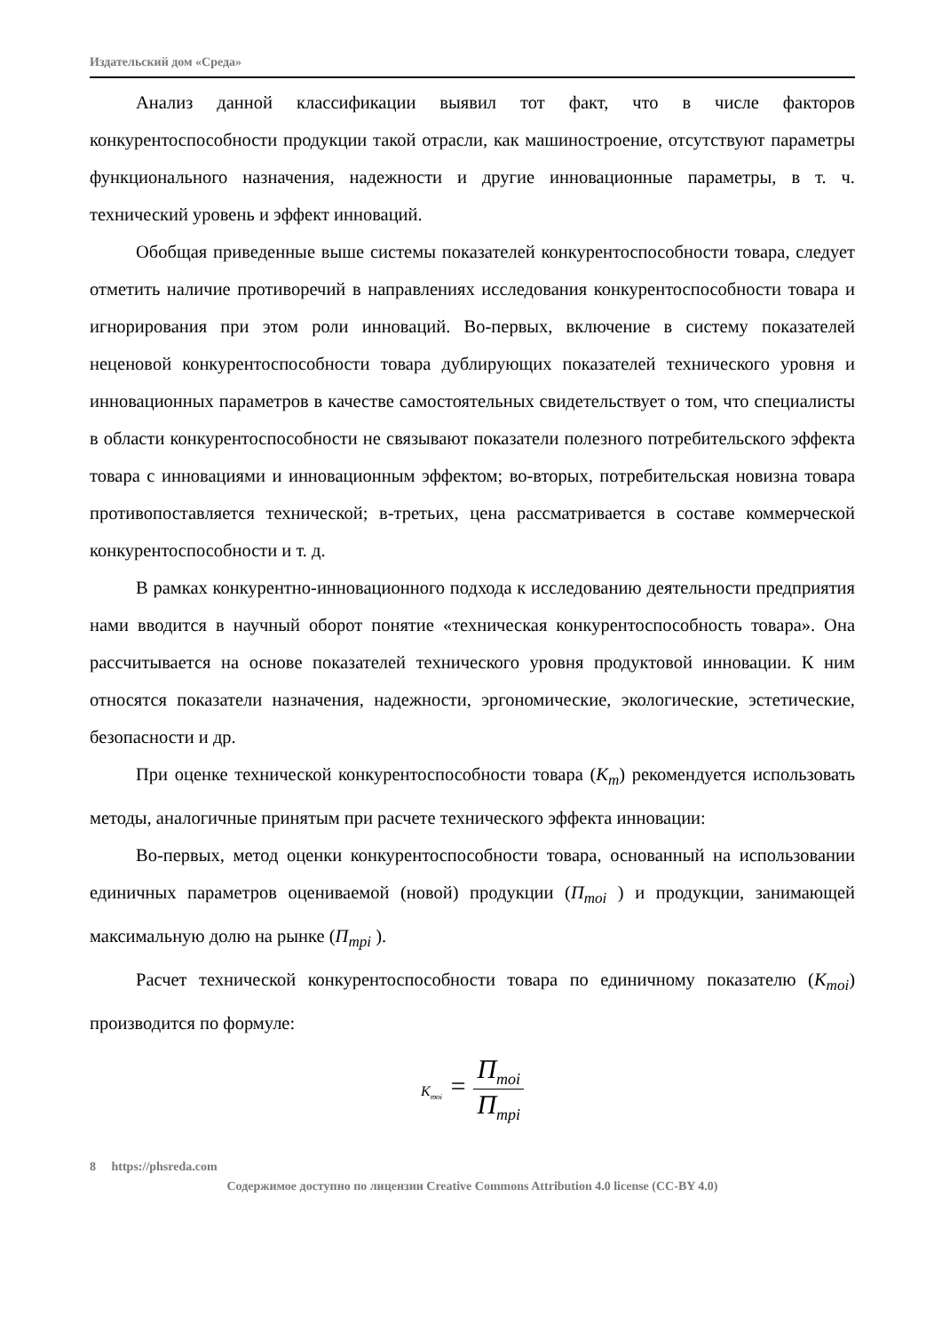Издательский дом «Среда»
Анализ данной классификации выявил тот факт, что в числе факторов конкурентоспособности продукции такой отрасли, как машиностроение, отсутствуют параметры функционального назначения, надежности и другие инновационные параметры, в т. ч. технический уровень и эффект инноваций.
Обобщая приведенные выше системы показателей конкурентоспособности товара, следует отметить наличие противоречий в направлениях исследования конкурентоспособности товара и игнорирования при этом роли инноваций. Во-первых, включение в систему показателей неценовой конкурентоспособности товара дублирующих показателей технического уровня и инновационных параметров в качестве самостоятельных свидетельствует о том, что специалисты в области конкурентоспособности не связывают показатели полезного потребительского эффекта товара с инновациями и инновационным эффектом; во-вторых, потребительская новизна товара противопоставляется технической; в-третьих, цена рассматривается в составе коммерческой конкурентоспособности и т. д.
В рамках конкурентно-инновационного подхода к исследованию деятельности предприятия нами вводится в научный оборот понятие «техническая конкурентоспособность товара». Она рассчитывается на основе показателей технического уровня продуктовой инновации. К ним относятся показатели назначения, надежности, эргономические, экологические, эстетические, безопасности и др.
При оценке технической конкурентоспособности товара (К<sub>т</sub>) рекомендуется использовать методы, аналогичные принятым при расчете технического эффекта инновации:
Во-первых, метод оценки конкурентоспособности товара, основанный на использовании единичных параметров оцениваемой (новой) продукции (П<sub>тоi</sub> ) и продукции, занимающей максимальную долю на рынке (П<sub>трi</sub> ).
Расчет технической конкурентоспособности товара по единичному показателю (К<sub>тоi</sub>) производится по формуле:
K<sub>тоi</sub> = П<sub>moi</sub> П<sub>mpi</sub>
8 https://phsreda.com
Содержимое доступно по лицензии Creative Commons Attribution 4.0 license (CC-BY 4.0)